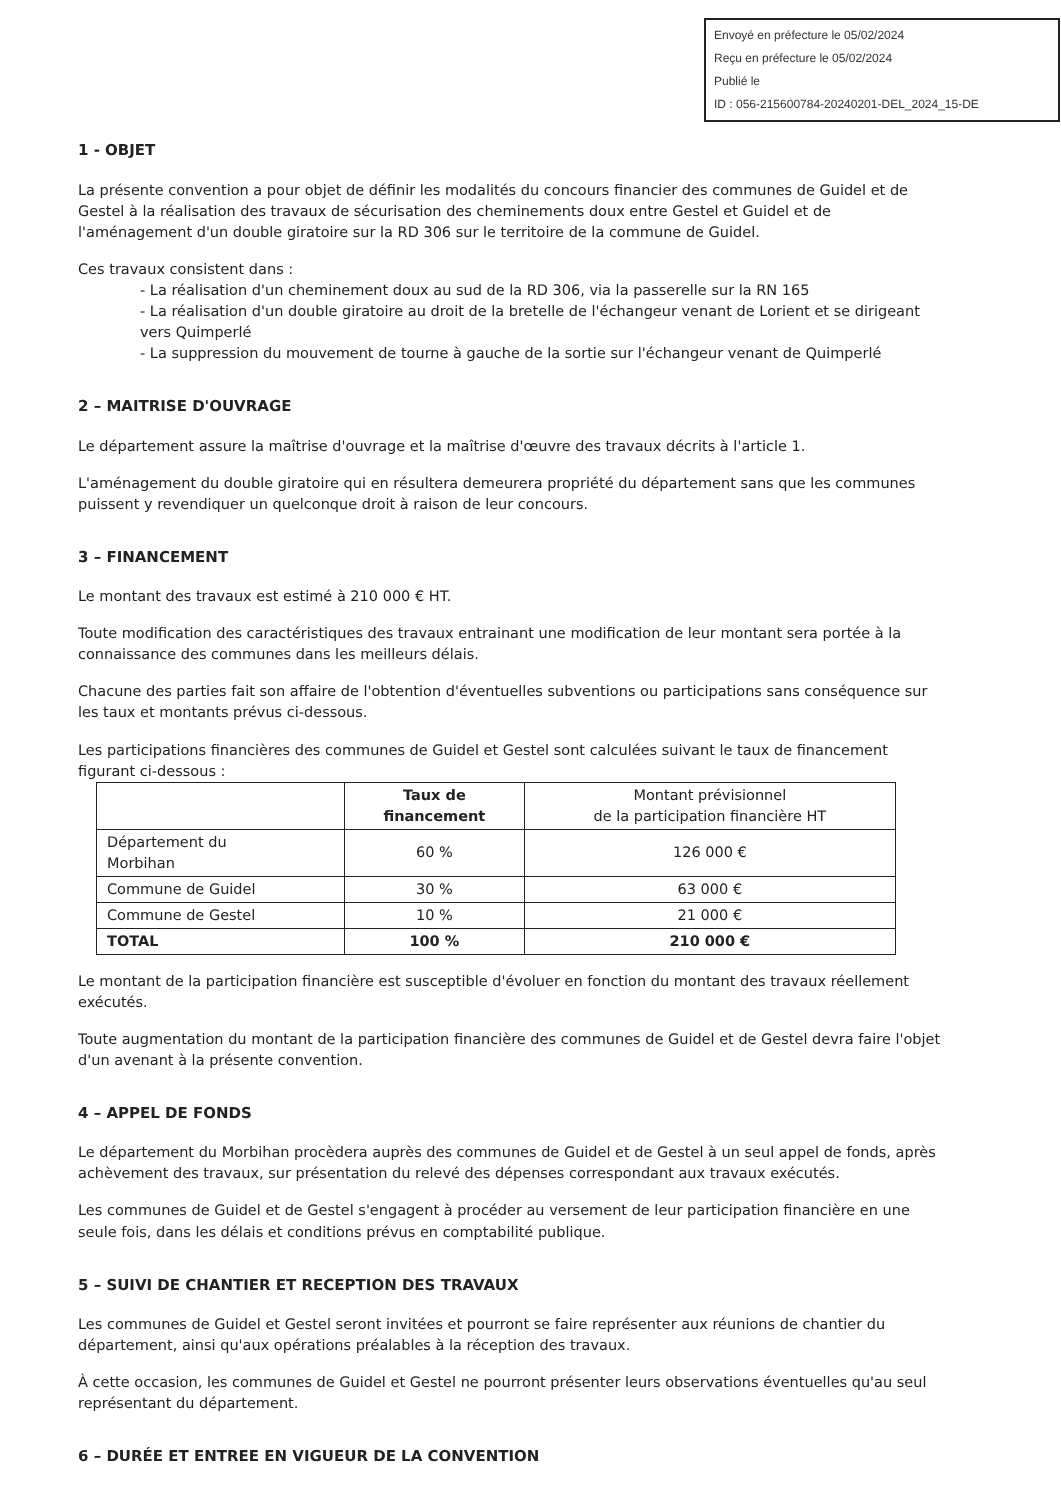Envoyé en préfecture le 05/02/2024
Reçu en préfecture le 05/02/2024
Publié le
ID : 056-215600784-20240201-DEL_2024_15-DE
1 - OBJET
La présente convention a pour objet de définir les modalités du concours financier des communes de Guidel et de Gestel à la réalisation des travaux de sécurisation des cheminements doux entre Gestel et Guidel et de l'aménagement d'un double giratoire sur la RD 306 sur le territoire de la commune de Guidel.
Ces travaux consistent dans :
- La réalisation d'un cheminement doux au sud de la RD 306, via la passerelle sur la RN 165
- La réalisation d'un double giratoire au droit de la bretelle de l'échangeur venant de Lorient et se dirigeant vers Quimperlé
- La suppression du mouvement de tourne à gauche de la sortie sur l'échangeur venant de Quimperlé
2 – MAITRISE D'OUVRAGE
Le département assure la maîtrise d'ouvrage et la maîtrise d'œuvre des travaux décrits à l'article 1.
L'aménagement du double giratoire qui en résultera demeurera propriété du département sans que les communes puissent y revendiquer un quelconque droit à raison de leur concours.
3 – FINANCEMENT
Le montant des travaux est estimé à 210 000 € HT.
Toute modification des caractéristiques des travaux entrainant une modification de leur montant sera portée à la connaissance des communes dans les meilleurs délais.
Chacune des parties fait son affaire de l'obtention d'éventuelles subventions ou participations sans conséquence sur les taux et montants prévus ci-dessous.
Les participations financières des communes de Guidel et Gestel sont calculées suivant le taux de financement figurant ci-dessous :
| | Taux de financement | Montant prévisionnel de la participation financière HT |
| --- | --- | --- |
| Département du Morbihan | 60 % | 126 000 € |
| Commune de Guidel | 30 % | 63 000 € |
| Commune de Gestel | 10 % | 21 000 € |
| TOTAL | 100 % | 210 000 € |
Le montant de la participation financière est susceptible d'évoluer en fonction du montant des travaux réellement exécutés.
Toute augmentation du montant de la participation financière des communes de Guidel et de Gestel devra faire l'objet d'un avenant à la présente convention.
4 – APPEL DE FONDS
Le département du Morbihan procèdera auprès des communes de Guidel et de Gestel à un seul appel de fonds, après achèvement des travaux, sur présentation du relevé des dépenses correspondant aux travaux exécutés.
Les communes de Guidel et de Gestel s'engagent à procéder au versement de leur participation financière en une seule fois, dans les délais et conditions prévus en comptabilité publique.
5 – SUIVI DE CHANTIER ET RECEPTION DES TRAVAUX
Les communes de Guidel et Gestel seront invitées et pourront se faire représenter aux réunions de chantier du département, ainsi qu'aux opérations préalables à la réception des travaux.
À cette occasion, les communes de Guidel et Gestel ne pourront présenter leurs observations éventuelles qu'au seul représentant du département.
6 – DURÉE ET ENTREE EN VIGUEUR DE LA CONVENTION